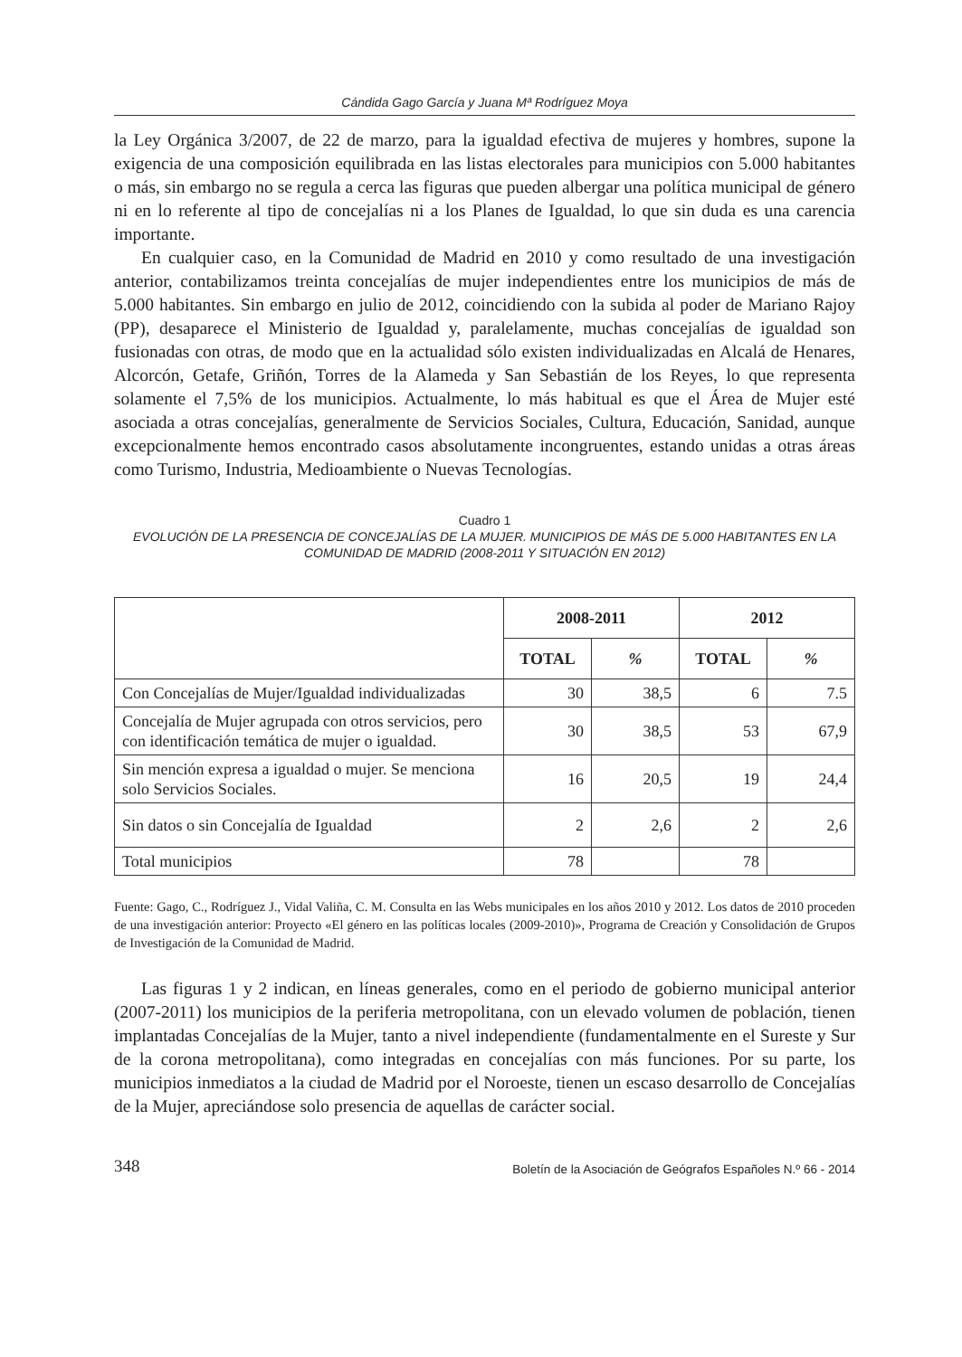Cándida Gago García y Juana Mª Rodríguez Moya
la Ley Orgánica 3/2007, de 22 de marzo, para la igualdad efectiva de mujeres y hombres, supone la exigencia de una composición equilibrada en las listas electorales para municipios con 5.000 habitantes o más, sin embargo no se regula a cerca las figuras que pueden albergar una política municipal de género ni en lo referente al tipo de concejalías ni a los Planes de Igualdad, lo que sin duda es una carencia importante.
En cualquier caso, en la Comunidad de Madrid en 2010 y como resultado de una investigación anterior, contabilizamos treinta concejalías de mujer independientes entre los municipios de más de 5.000 habitantes. Sin embargo en julio de 2012, coincidiendo con la subida al poder de Mariano Rajoy (PP), desaparece el Ministerio de Igualdad y, paralelamente, muchas concejalías de igualdad son fusionadas con otras, de modo que en la actualidad sólo existen individualizadas en Alcalá de Henares, Alcorcón, Getafe, Griñón, Torres de la Alameda y San Sebastián de los Reyes, lo que representa solamente el 7,5% de los municipios. Actualmente, lo más habitual es que el Área de Mujer esté asociada a otras concejalías, generalmente de Servicios Sociales, Cultura, Educación, Sanidad, aunque excepcionalmente hemos encontrado casos absolutamente incongruentes, estando unidas a otras áreas como Turismo, Industria, Medioambiente o Nuevas Tecnologías.
Cuadro 1
EVOLUCIÓN DE LA PRESENCIA DE CONCEJALÍAS DE LA MUJER. MUNICIPIOS DE MÁS DE 5.000 HABITANTES EN LA COMUNIDAD DE MADRID (2008-2011 Y SITUACIÓN EN 2012)
| | 2008-2011 | | 2012 | |
| --- | --- | --- | --- | --- |
| | TOTAL | % | TOTAL | % |
| Con Concejalías de Mujer/Igualdad individualizadas | 30 | 38,5 | 6 | 7.5 |
| Concejalía de Mujer agrupada con otros servicios, pero con identificación temática de mujer o igualdad. | 30 | 38,5 | 53 | 67,9 |
| Sin mención expresa a igualdad o mujer. Se menciona solo Servicios Sociales. | 16 | 20,5 | 19 | 24,4 |
| Sin datos o sin Concejalía de Igualdad | 2 | 2,6 | 2 | 2,6 |
| Total municipios | 78 | | 78 | |
Fuente: Gago, C., Rodríguez J., Vidal Valiña, C. M. Consulta en las Webs municipales en los años 2010 y 2012. Los datos de 2010 proceden de una investigación anterior: Proyecto «El género en las políticas locales (2009-2010)», Programa de Creación y Consolidación de Grupos de Investigación de la Comunidad de Madrid.
Las figuras 1 y 2 indican, en líneas generales, como en el periodo de gobierno municipal anterior (2007-2011) los municipios de la periferia metropolitana, con un elevado volumen de población, tienen implantadas Concejalías de la Mujer, tanto a nivel independiente (fundamentalmente en el Sureste y Sur de la corona metropolitana), como integradas en concejalías con más funciones. Por su parte, los municipios inmediatos a la ciudad de Madrid por el Noroeste, tienen un escaso desarrollo de Concejalías de la Mujer, apreciándose solo presencia de aquellas de carácter social.
348 Boletín de la Asociación de Geógrafos Españoles N.º 66 - 2014